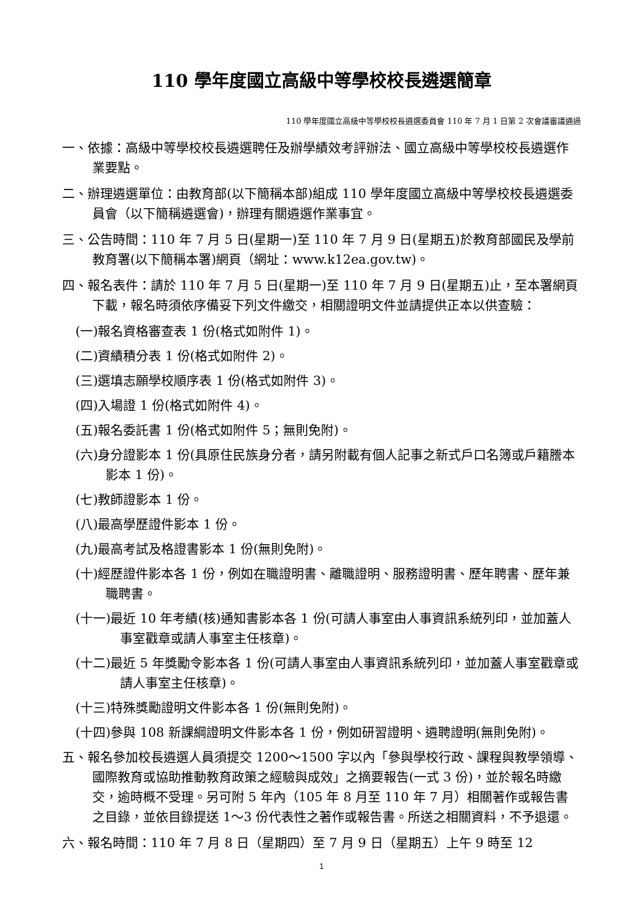110 學年度國立高級中等學校校長遴選簡章
110 學年度國立高級中等學校校長遴選委員會 110 年 7 月 1 日第 2 次會議審議通過
一、依據：高級中等學校校長遴選聘任及辦學績效考評辦法、國立高級中等學校校長遴選作業要點。
二、辦理遴選單位：由教育部(以下簡稱本部)組成 110 學年度國立高級中等學校校長遴選委員會（以下簡稱遴選會)，辦理有關遴選作業事宜。
三、公告時間：110 年 7 月 5 日(星期一)至 110 年 7 月 9 日(星期五)於教育部國民及學前教育署(以下簡稱本署)網頁（網址：www.k12ea.gov.tw)。
四、報名表件：請於 110 年 7 月 5 日(星期一)至 110 年 7 月 9 日(星期五)止，至本署網頁下載，報名時須依序備妥下列文件繳交，相關證明文件並請提供正本以供查驗：
(一)報名資格審查表 1 份(格式如附件 1)。
(二)資績積分表 1 份(格式如附件 2)。
(三)選填志願學校順序表 1 份(格式如附件 3)。
(四)入場證 1 份(格式如附件 4)。
(五)報名委託書 1 份(格式如附件 5；無則免附)。
(六)身分證影本 1 份(具原住民族身分者，請另附載有個人記事之新式戶口名簿或戶籍謄本影本 1 份)。
(七)教師證影本 1 份。
(八)最高學歷證件影本 1 份。
(九)最高考試及格證書影本 1 份(無則免附)。
(十)經歷證件影本各 1 份，例如在職證明書、離職證明、服務證明書、歷年聘書、歷年兼職聘書。
(十一)最近 10 年考績(核)通知書影本各 1 份(可請人事室由人事資訊系統列印，並加蓋人事室戳章或請人事室主任核章)。
(十二)最近 5 年獎勵令影本各 1 份(可請人事室由人事資訊系統列印，並加蓋人事室戳章或請人事室主任核章)。
(十三)特殊獎勵證明文件影本各 1 份(無則免附)。
(十四)參與 108 新課綱證明文件影本各 1 份，例如研習證明、遴聘證明(無則免附)。
五、報名參加校長遴選人員須提交 1200～1500 字以內「參與學校行政、課程與教學領導、國際教育或協助推動教育政策之經驗與成效」之摘要報告(一式 3 份)，並於報名時繳交，逾時概不受理。另可附 5 年內（105 年 8 月至 110 年 7 月）相關著作或報告書之目錄，並依目錄提送 1～3 份代表性之著作或報告書。所送之相關資料，不予退還。
六、報名時間：110 年 7 月 8 日（星期四）至 7 月 9 日（星期五）上午 9 時至 12
1